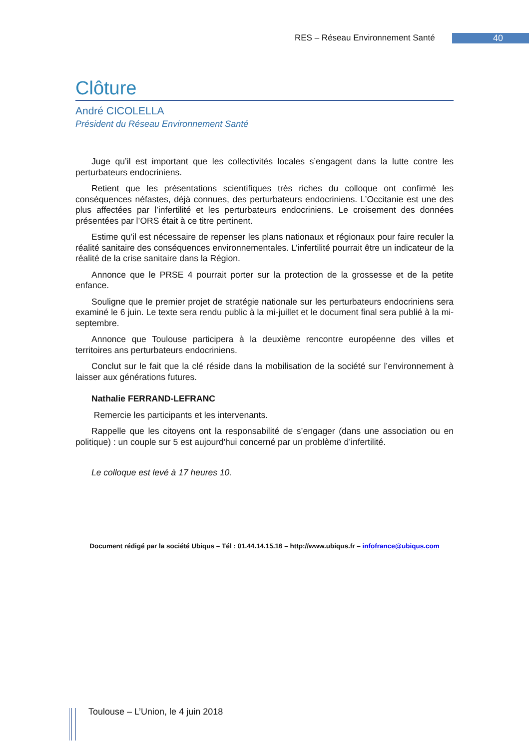RES – Réseau Environnement Santé 40
Clôture
André CICOLELLA
Président du Réseau Environnement Santé
Juge qu’il est important que les collectivités locales s’engagent dans la lutte contre les perturbateurs endocriniens.
Retient que les présentations scientifiques très riches du colloque ont confirmé les conséquences néfastes, déjà connues, des perturbateurs endocriniens. L’Occitanie est une des plus affectées par l’infertilité et les perturbateurs endocriniens. Le croisement des données présentées par l’ORS était à ce titre pertinent.
Estime qu’il est nécessaire de repenser les plans nationaux et régionaux pour faire reculer la réalité sanitaire des conséquences environnementales. L’infertilité pourrait être un indicateur de la réalité de la crise sanitaire dans la Région.
Annonce que le PRSE 4 pourrait porter sur la protection de la grossesse et de la petite enfance.
Souligne que le premier projet de stratégie nationale sur les perturbateurs endocriniens sera examiné le 6 juin. Le texte sera rendu public à la mi-juillet et le document final sera publié à la mi-septembre.
Annonce que Toulouse participera à la deuxième rencontre européenne des villes et territoires ans perturbateurs endocriniens.
Conclut sur le fait que la clé réside dans la mobilisation de la société sur l’environnement à laisser aux générations futures.
Nathalie FERRAND-LEFRANC
Remercie les participants et les intervenants.
Rappelle que les citoyens ont la responsabilité de s’engager (dans une association ou en politique) : un couple sur 5 est aujourd'hui concerné par un problème d’infertilité.
Le colloque est levé à 17 heures 10.
Document rédigé par la société Ubiqus – Tél : 01.44.14.15.16 – http://www.ubiqus.fr – infofrance@ubiqus.com
Toulouse – L’Union, le 4 juin 2018